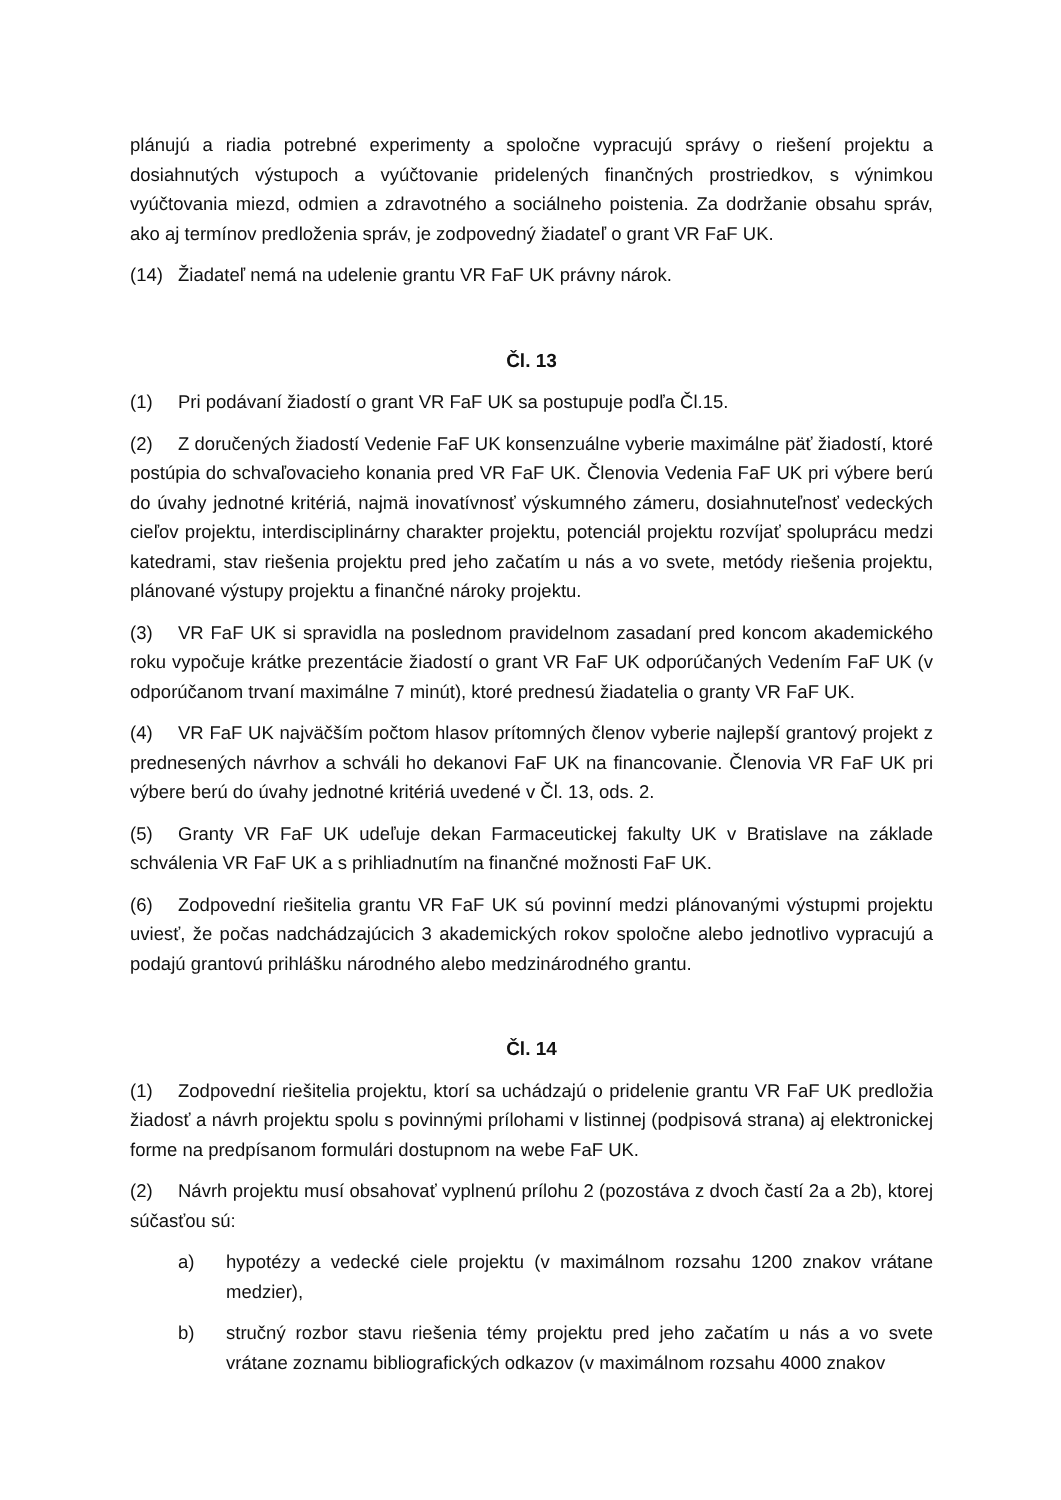plánujú a riadia potrebné experimenty a spoločne vypracujú správy o riešení projektu a dosiahnutých výstupoch a vyúčtovanie pridelených finančných prostriedkov, s výnimkou vyúčtovania miezd, odmien a zdravotného a sociálneho poistenia. Za dodržanie obsahu správ, ako aj termínov predloženia správ, je zodpovedný žiadateľ o grant VR FaF UK.
(14) Žiadateľ nemá na udelenie grantu VR FaF UK právny nárok.
Čl. 13
(1) Pri podávaní žiadostí o grant VR FaF UK sa postupuje podľa Čl.15.
(2) Z doručených žiadostí Vedenie FaF UK konsenzuálne vyberie maximálne päť žiadostí, ktoré postúpia do schvaľovacieho konania pred VR FaF UK. Členovia Vedenia FaF UK pri výbere berú do úvahy jednotné kritériá, najmä inovatívnosť výskumného zámeru, dosiahnuteľnosť vedeckých cieľov projektu, interdisciplinárny charakter projektu, potenciál projektu rozvíjať spoluprácu medzi katedrami, stav riešenia projektu pred jeho začatím u nás a vo svete, metódy riešenia projektu, plánované výstupy projektu a finančné nároky projektu.
(3) VR FaF UK si spravidla na poslednom pravidelnom zasadaní pred koncom akademického roku vypočuje krátke prezentácie žiadostí o grant VR FaF UK odporúčaných Vedením FaF UK (v odporúčanom trvaní maximálne 7 minút), ktoré prednesú žiadatelia o granty VR FaF UK.
(4) VR FaF UK najväčším počtom hlasov prítomných členov vyberie najlepší grantový projekt z prednesených návrhov a schváli ho dekanovi FaF UK na financovanie. Členovia VR FaF UK pri výbere berú do úvahy jednotné kritériá uvedené v Čl. 13, ods. 2.
(5) Granty VR FaF UK udeľuje dekan Farmaceutickej fakulty UK v Bratislave na základe schválenia VR FaF UK a s prihliadnutím na finančné možnosti FaF UK.
(6) Zodpovední riešitelia grantu VR FaF UK sú povinní medzi plánovanými výstupmi projektu uviesť, že počas nadchádzajúcich 3 akademických rokov spoločne alebo jednotlivo vypracujú a podajú grantovú prihlášku národného alebo medzinárodného grantu.
Čl. 14
(1) Zodpovední riešitelia projektu, ktorí sa uchádzajú o pridelenie grantu VR FaF UK predložia žiadosť a návrh projektu spolu s povinnými prílohami v listinnej (podpisová strana) aj elektronickej forme na predpísanom formulári dostupnom na webe FaF UK.
(2) Návrh projektu musí obsahovať vyplnenú prílohu 2 (pozostáva z dvoch častí 2a a 2b), ktorej súčasťou sú:
a) hypotézy a vedecké ciele projektu (v maximálnom rozsahu 1200 znakov vrátane medzier),
b) stručný rozbor stavu riešenia témy projektu pred jeho začatím u nás a vo svete vrátane zoznamu bibliografických odkazov (v maximálnom rozsahu 4000 znakov